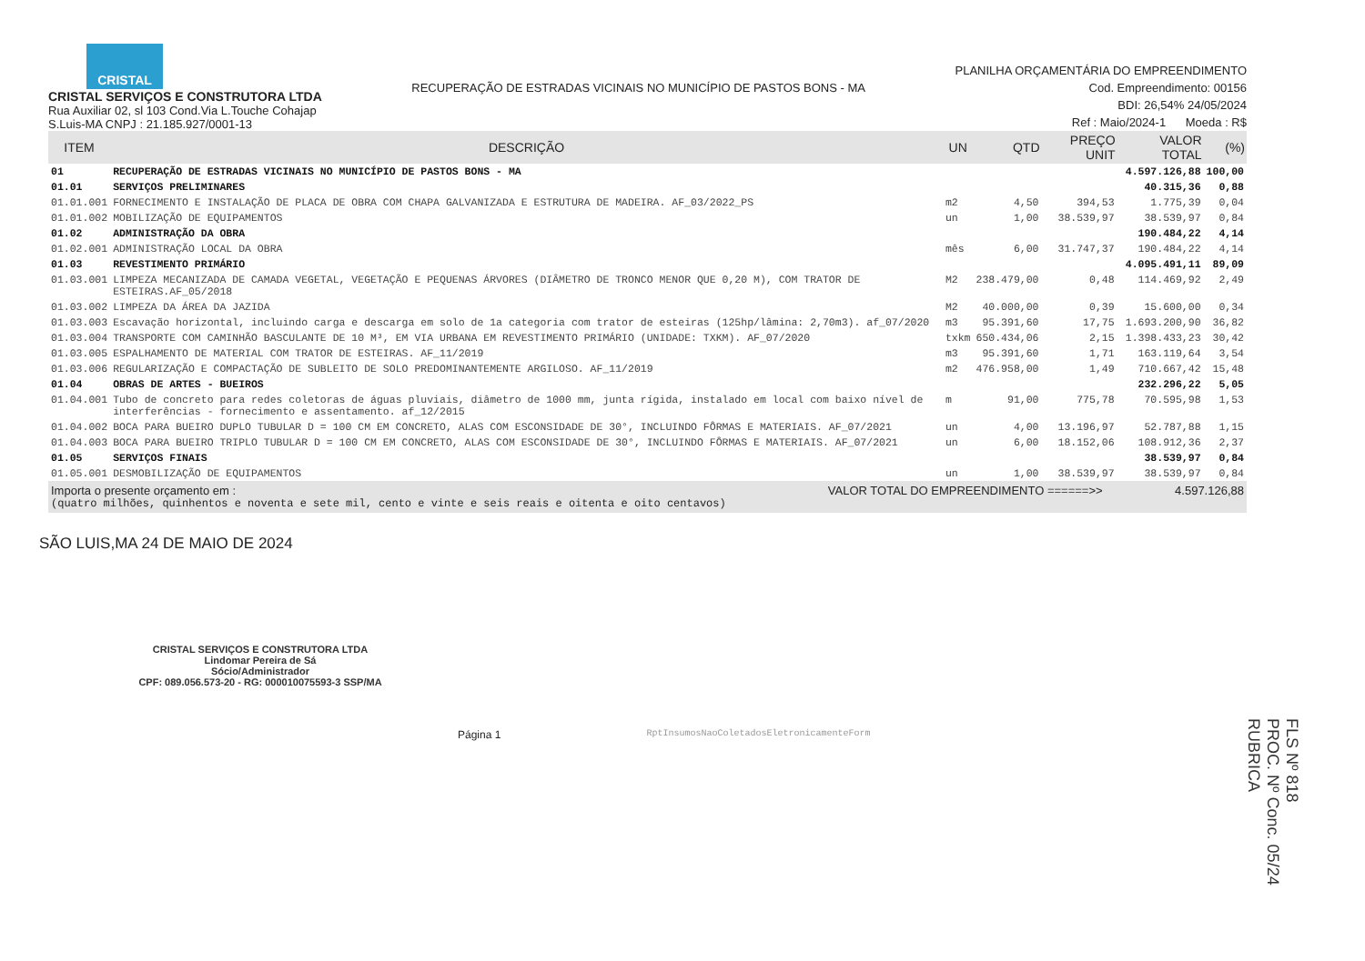CRISTAL
CRISTAL SERVIÇOS E CONSTRUTORA LTDA
Rua Auxiliar 02, sl 103 Cond.Via L.Touche Cohajap
S.Luis-MA CNPJ : 21.185.927/0001-13
RECUPERAÇÃO DE ESTRADAS VICINAIS NO MUNICÍPIO DE PASTOS BONS - MA
PLANILHA ORÇAMENTÁRIA DO EMPREENDIMENTO
Cod. Empreendimento: 00156
BDI: 26,54% 24/05/2024
Ref : Maio/2024-1 Moeda : R$
| ITEM | DESCRIÇÃO | UN | QTD | PREÇO UNIT | VALOR TOTAL | (%) |
| --- | --- | --- | --- | --- | --- | --- |
| 01 | RECUPERAÇÃO DE ESTRADAS VICINAIS NO MUNICÍPIO DE PASTOS BONS - MA | | | | 4.597.126,88 | 100,00 |
| 01.01 | SERVIÇOS PRELIMINARES | | | | 40.315,36 | 0,88 |
| 01.01.001 | FORNECIMENTO E INSTALAÇÃO DE PLACA DE OBRA COM CHAPA GALVANIZADA E ESTRUTURA DE MADEIRA. AF_03/2022_PS | m2 | 4,50 | 394,53 | 1.775,39 | 0,04 |
| 01.01.002 | MOBILIZAÇÃO DE EQUIPAMENTOS | un | 1,00 | 38.539,97 | 38.539,97 | 0,84 |
| 01.02 | ADMINISTRAÇÃO DA OBRA | | | | 190.484,22 | 4,14 |
| 01.02.001 | ADMINISTRAÇÃO LOCAL DA OBRA | mês | 6,00 | 31.747,37 | 190.484,22 | 4,14 |
| 01.03 | REVESTIMENTO PRIMÁRIO | | | | 4.095.491,11 | 89,09 |
| 01.03.001 | LIMPEZA MECANIZADA DE CAMADA VEGETAL, VEGETAÇÃO E PEQUENAS ÁRVORES (DIÂMETRO DE TRONCO MENOR QUE 0,20 M), COM TRATOR DE ESTEIRAS.AF_05/2018 | M2 | 238.479,00 | 0,48 | 114.469,92 | 2,49 |
| 01.03.002 | LIMPEZA DA ÁREA DA JAZIDA | M2 | 40.000,00 | 0,39 | 15.600,00 | 0,34 |
| 01.03.003 | Escavação horizontal, incluindo carga e descarga em solo de 1a categoria com trator de esteiras (125hp/lâmina: 2,70m3). af_07/2020 | m3 | 95.391,60 | 17,75 | 1.693.200,90 | 36,82 |
| 01.03.004 | TRANSPORTE COM CAMINHÃO BASCULANTE DE 10 M³, EM VIA URBANA EM REVESTIMENTO PRIMÁRIO (UNIDADE: TXKM). AF_07/2020 | txkm | 650.434,06 | 2,15 | 1.398.433,23 | 30,42 |
| 01.03.005 | ESPALHAMENTO DE MATERIAL COM TRATOR DE ESTEIRAS. AF_11/2019 | m3 | 95.391,60 | 1,71 | 163.119,64 | 3,54 |
| 01.03.006 | REGULARIZAÇÃO E COMPACTAÇÃO DE SUBLEITO DE SOLO PREDOMINANTEMENTE ARGILOSO. AF_11/2019 | m2 | 476.958,00 | 1,49 | 710.667,42 | 15,48 |
| 01.04 | OBRAS DE ARTES - BUEIROS | | | | 232.296,22 | 5,05 |
| 01.04.001 | Tubo de concreto para redes coletoras de águas pluviais, diâmetro de 1000 mm, junta rígida, instalado em local com baixo nível de interferências - fornecimento e assentamento. af_12/2015 | m | 91,00 | 775,78 | 70.595,98 | 1,53 |
| 01.04.002 | BOCA PARA BUEIRO DUPLO TUBULAR D = 100 CM EM CONCRETO, ALAS COM ESCONSIDADE DE 30°, INCLUINDO FÔRMAS E MATERIAIS. AF_07/2021 | un | 4,00 | 13.196,97 | 52.787,88 | 1,15 |
| 01.04.003 | BOCA PARA BUEIRO TRIPLO TUBULAR D = 100 CM EM CONCRETO, ALAS COM ESCONSIDADE DE 30°, INCLUINDO FÔRMAS E MATERIAIS. AF_07/2021 | un | 6,00 | 18.152,06 | 108.912,36 | 2,37 |
| 01.05 | SERVIÇOS FINAIS | | | | 38.539,97 | 0,84 |
| 01.05.001 | DESMOBILIZAÇÃO DE EQUIPAMENTOS | un | 1,00 | 38.539,97 | 38.539,97 | 0,84 |
Importa o presente orçamento em : VALOR TOTAL DO EMPREENDIMENTO ======>> 4.597.126,88
(quatro milhões, quinhentos e noventa e sete mil, cento e vinte e seis reais e oitenta e oito centavos)
SÃO LUIS,MA 24 DE MAIO DE 2024
CRISTAL SERVIÇOS E CONSTRUTORA LTDA
Lindomar Pereira de Sá
Sócio/Administrador
CPF: 089.056.573-20 - RG: 000010075593-3 SSP/MA
Página 1 RptInsumosNaoColetadosEletronicamenteForm
FLS Nº 818
PROC. Nº Conc. 05/24
RUBRICA